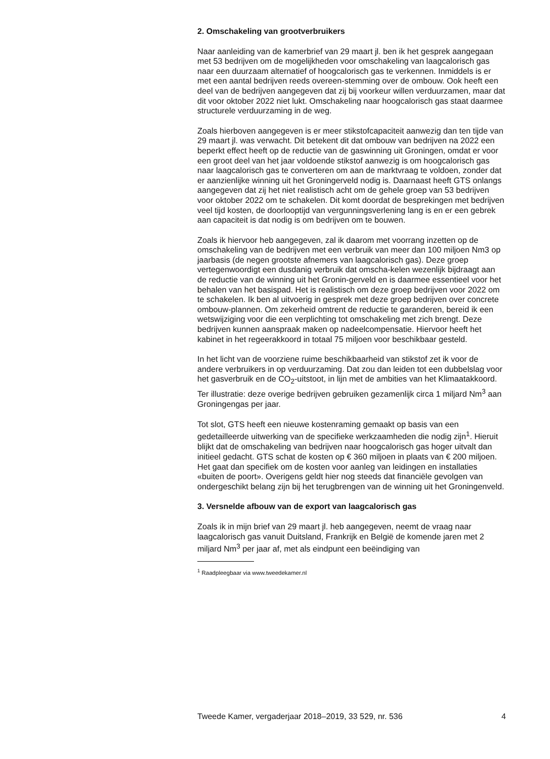2. Omschakeling van grootverbruikers
Naar aanleiding van de kamerbrief van 29 maart jl. ben ik het gesprek aangegaan met 53 bedrijven om de mogelijkheden voor omschakeling van laagcalorisch gas naar een duurzaam alternatief of hoogcalorisch gas te verkennen. Inmiddels is er met een aantal bedrijven reeds overeen-stemming over de ombouw. Ook heeft een deel van de bedrijven aangegeven dat zij bij voorkeur willen verduurzamen, maar dat dit voor oktober 2022 niet lukt. Omschakeling naar hoogcalorisch gas staat daarmee structurele verduurzaming in de weg.
Zoals hierboven aangegeven is er meer stikstofcapaciteit aanwezig dan ten tijde van 29 maart jl. was verwacht. Dit betekent dit dat ombouw van bedrijven na 2022 een beperkt effect heeft op de reductie van de gaswinning uit Groningen, omdat er voor een groot deel van het jaar voldoende stikstof aanwezig is om hoogcalorisch gas naar laagcalorisch gas te converteren om aan de marktvraag te voldoen, zonder dat er aanzienlijke winning uit het Groningerveld nodig is. Daarnaast heeft GTS onlangs aangegeven dat zij het niet realistisch acht om de gehele groep van 53 bedrijven voor oktober 2022 om te schakelen. Dit komt doordat de besprekingen met bedrijven veel tijd kosten, de doorlooptijd van vergunningsverlening lang is en er een gebrek aan capaciteit is dat nodig is om bedrijven om te bouwen.
Zoals ik hiervoor heb aangegeven, zal ik daarom met voorrang inzetten op de omschakeling van de bedrijven met een verbruik van meer dan 100 miljoen Nm3 op jaarbasis (de negen grootste afnemers van laagcalorisch gas). Deze groep vertegenwoordigt een dusdanig verbruik dat omscha-kelen wezenlijk bijdraagt aan de reductie van de winning uit het Gronin-gerveld en is daarmee essentieel voor het behalen van het basispad. Het is realistisch om deze groep bedrijven voor 2022 om te schakelen. Ik ben al uitvoerig in gesprek met deze groep bedrijven over concrete ombouw-plannen. Om zekerheid omtrent de reductie te garanderen, bereid ik een wetswijziging voor die een verplichting tot omschakeling met zich brengt. Deze bedrijven kunnen aanspraak maken op nadeelcompensatie. Hiervoor heeft het kabinet in het regeerakkoord in totaal 75 miljoen voor beschikbaar gesteld.
In het licht van de voorziene ruime beschikbaarheid van stikstof zet ik voor de andere verbruikers in op verduurzaming. Dat zou dan leiden tot een dubbelslag voor het gasverbruik en de CO<sub>2</sub>-uitstoot, in lijn met de ambities van het Klimaatakkoord. Ter illustratie: deze overige bedrijven gebruiken gezamenlijk circa 1 miljard Nm<sup>3</sup> aan Groningengas per jaar.
Tot slot, GTS heeft een nieuwe kostenraming gemaakt op basis van een gedetailleerde uitwerking van de specifieke werkzaamheden die nodig zijn<sup>1</sup>. Hieruit blijkt dat de omschakeling van bedrijven naar hoogcalorisch gas hoger uitvalt dan initieel gedacht. GTS schat de kosten op € 360 miljoen in plaats van € 200 miljoen. Het gaat dan specifiek om de kosten voor aanleg van leidingen en installaties «buiten de poort». Overigens geldt hier nog steeds dat financiële gevolgen van ondergeschikt belang zijn bij het terugbrengen van de winning uit het Groningenveld.
3. Versnelde afbouw van de export van laagcalorisch gas
Zoals ik in mijn brief van 29 maart jl. heb aangegeven, neemt de vraag naar laagcalorisch gas vanuit Duitsland, Frankrijk en België de komende jaren met 2 miljard Nm<sup>3</sup> per jaar af, met als eindpunt een beëindiging van
<sup>1</sup> Raadpleegbaar via www.tweedekamer.nl
Tweede Kamer, vergaderjaar 2018–2019, 33 529, nr. 536 4